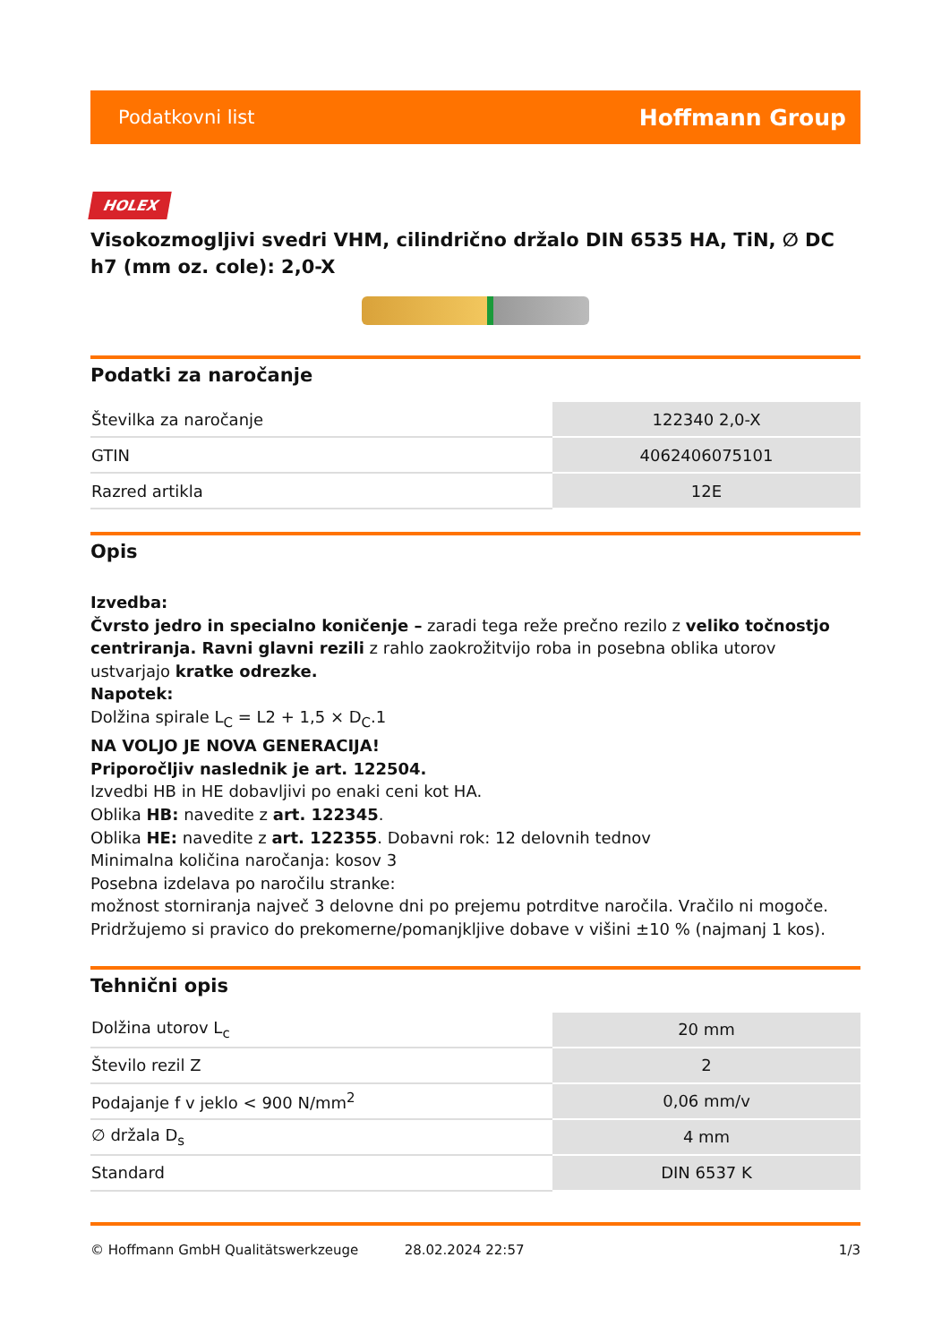Podatkovni list Hoffmann Group
HOLEX
Visokozmogljivi svedri VHM, cilindrično držalo DIN 6535 HA, TiN, ∅ DC h7 (mm oz. cole): 2,0-X
Podatki za naročanje
| Številka za naročanje | 122340 2,0-X |
| GTIN | 4062406075101 |
| Razred artikla | 12E |
Opis
Izvedba:
Čvrsto jedro in specialno koničenje – zaradi tega reže prečno rezilo z veliko točnostjo centriranja. Ravni glavni rezili z rahlo zaokrožitvijo roba in posebna oblika utorov ustvarjajo kratke odrezke.
Napotek:
Dolžina spirale L<sub>C</sub> = L2 + 1,5 × D<sub>C</sub>.1
NA VOLJO JE NOVA GENERACIJA!
Priporočljiv naslednik je art. 122504.
Izvedbi HB in HE dobavljivi po enaki ceni kot HA.
Oblika HB: navedite z art. 122345.
Oblika HE: navedite z art. 122355. Dobavni rok: 12 delovnih tednov
Minimalna količina naročanja: kosov 3
Posebna izdelava po naročilu stranke:
možnost storniranja največ 3 delovne dni po prejemu potrditve naročila. Vračilo ni mogoče.
Pridržujemo si pravico do prekomerne/pomanjkljive dobave v višini ±10 % (najmanj 1 kos).
Tehnični opis
| Dolžina utorov L<sub>c</sub> | 20 mm |
| Število rezil Z | 2 |
| Podajanje f v jeklo < 900 N/mm<sup>2</sup> | 0,06 mm/v |
| ∅ držala D<sub>s</sub> | 4 mm |
| Standard | DIN 6537 K |
© Hoffmann GmbH Qualitätswerkzeuge 28.02.2024 22:57 1/3